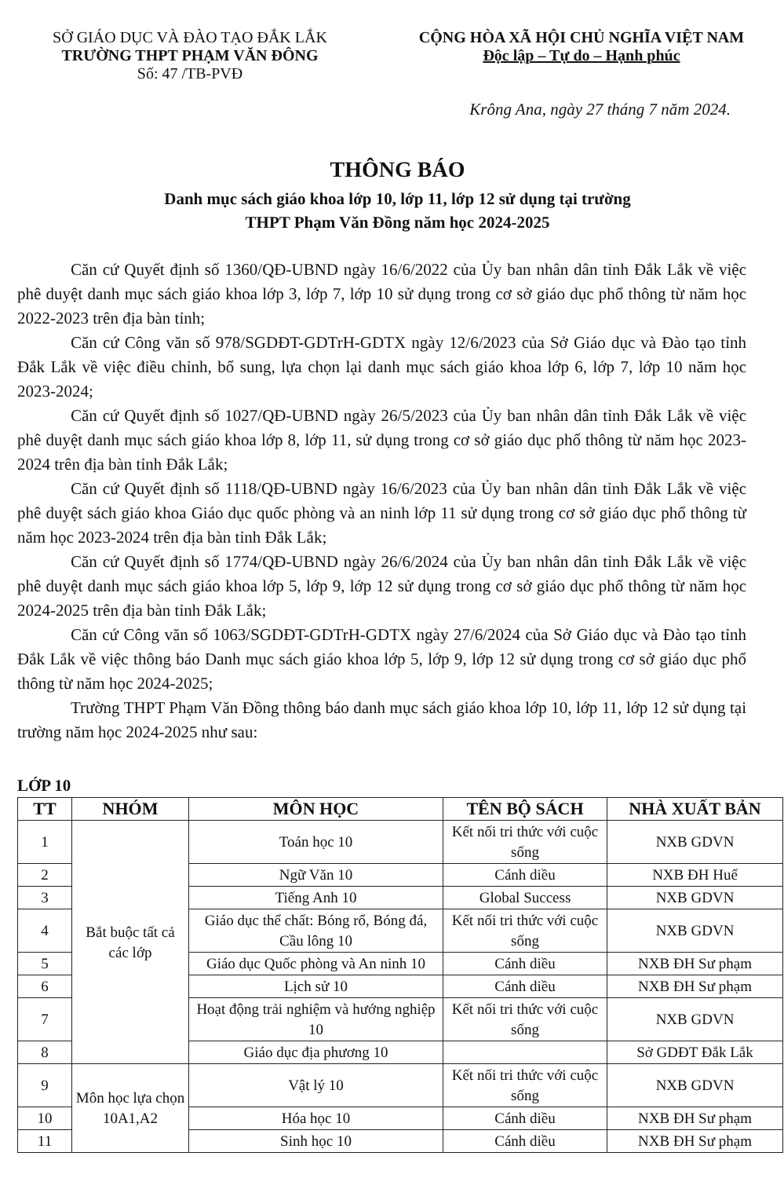SỞ GIÁO DỤC VÀ ĐÀO TẠO ĐẮK LẮK
TRƯỜNG THPT PHẠM VĂN ĐÔNG
Số: 47 /TB-PVĐ
CỘNG HÒA XÃ HỘI CHỦ NGHĨA VIỆT NAM
Độc lập – Tự do – Hạnh phúc
Krông Ana, ngày 27 tháng 7 năm 2024.
THÔNG BÁO
Danh mục sách giáo khoa lớp 10, lớp 11, lớp 12 sử dụng tại trường
THPT Phạm Văn Đồng năm học 2024-2025
Căn cứ Quyết định số 1360/QĐ-UBND ngày 16/6/2022 của Ủy ban nhân dân tỉnh Đắk Lắk về việc phê duyệt danh mục sách giáo khoa lớp 3, lớp 7, lớp 10 sử dụng trong cơ sở giáo dục phổ thông từ năm học 2022-2023 trên địa bàn tỉnh;
Căn cứ Công văn số 978/SGDĐT-GDTrH-GDTX ngày 12/6/2023 của Sở Giáo dục và Đào tạo tỉnh Đắk Lắk về việc điều chỉnh, bổ sung, lựa chọn lại danh mục sách giáo khoa lớp 6, lớp 7, lớp 10 năm học 2023-2024;
Căn cứ Quyết định số 1027/QĐ-UBND ngày 26/5/2023 của Ủy ban nhân dân tỉnh Đắk Lắk về việc phê duyệt danh mục sách giáo khoa lớp 8, lớp 11, sử dụng trong cơ sở giáo dục phổ thông từ năm học 2023-2024 trên địa bàn tỉnh Đắk Lắk;
Căn cứ Quyết định số 1118/QĐ-UBND ngày 16/6/2023 của Ủy ban nhân dân tỉnh Đắk Lắk về việc phê duyệt sách giáo khoa Giáo dục quốc phòng và an ninh lớp 11 sử dụng trong cơ sở giáo dục phổ thông từ năm học 2023-2024 trên địa bàn tỉnh Đắk Lắk;
Căn cứ Quyết định số 1774/QĐ-UBND ngày 26/6/2024 của Ủy ban nhân dân tỉnh Đắk Lắk về việc phê duyệt danh mục sách giáo khoa lớp 5, lớp 9, lớp 12 sử dụng trong cơ sở giáo dục phổ thông từ năm học 2024-2025 trên địa bàn tỉnh Đắk Lắk;
Căn cứ Công văn số 1063/SGDĐT-GDTrH-GDTX ngày 27/6/2024 của Sở Giáo dục và Đào tạo tỉnh Đắk Lắk về việc thông báo Danh mục sách giáo khoa lớp 5, lớp 9, lớp 12 sử dụng trong cơ sở giáo dục phổ thông từ năm học 2024-2025;
Trường THPT Phạm Văn Đồng thông báo danh mục sách giáo khoa lớp 10, lớp 11, lớp 12 sử dụng tại trường năm học 2024-2025 như sau:
LỚP 10
| TT | NHÓM | MÔN HỌC | TÊN BỘ SÁCH | NHÀ XUẤT BẢN |
| --- | --- | --- | --- | --- |
| 1 | Bắt buộc tất cả các lớp | Toán học 10 | Kết nối tri thức với cuộc sống | NXB GDVN |
| 2 | | Ngữ Văn 10 | Cánh diều | NXB ĐH Huế |
| 3 | | Tiếng Anh 10 | Global Success | NXB GDVN |
| 4 | | Giáo dục thể chất: Bóng rổ, Bóng đá, Cầu lông 10 | Kết nối tri thức với cuộc sống | NXB GDVN |
| 5 | | Giáo dục Quốc phòng và An ninh 10 | Cánh diều | NXB ĐH Sư phạm |
| 6 | | Lịch sử 10 | Cánh diều | NXB ĐH Sư phạm |
| 7 | | Hoạt động trải nghiệm và hướng nghiệp 10 | Kết nối tri thức với cuộc sống | NXB GDVN |
| 8 | | Giáo dục địa phương 10 | | Sở GDĐT Đắk Lắk |
| 9 | Môn học lựa chọn 10A1,A2 | Vật lý 10 | Kết nối tri thức với cuộc sống | NXB GDVN |
| 10 | | Hóa học 10 | Cánh diều | NXB ĐH Sư phạm |
| 11 | | Sinh học 10 | Cánh diều | NXB ĐH Sư phạm |